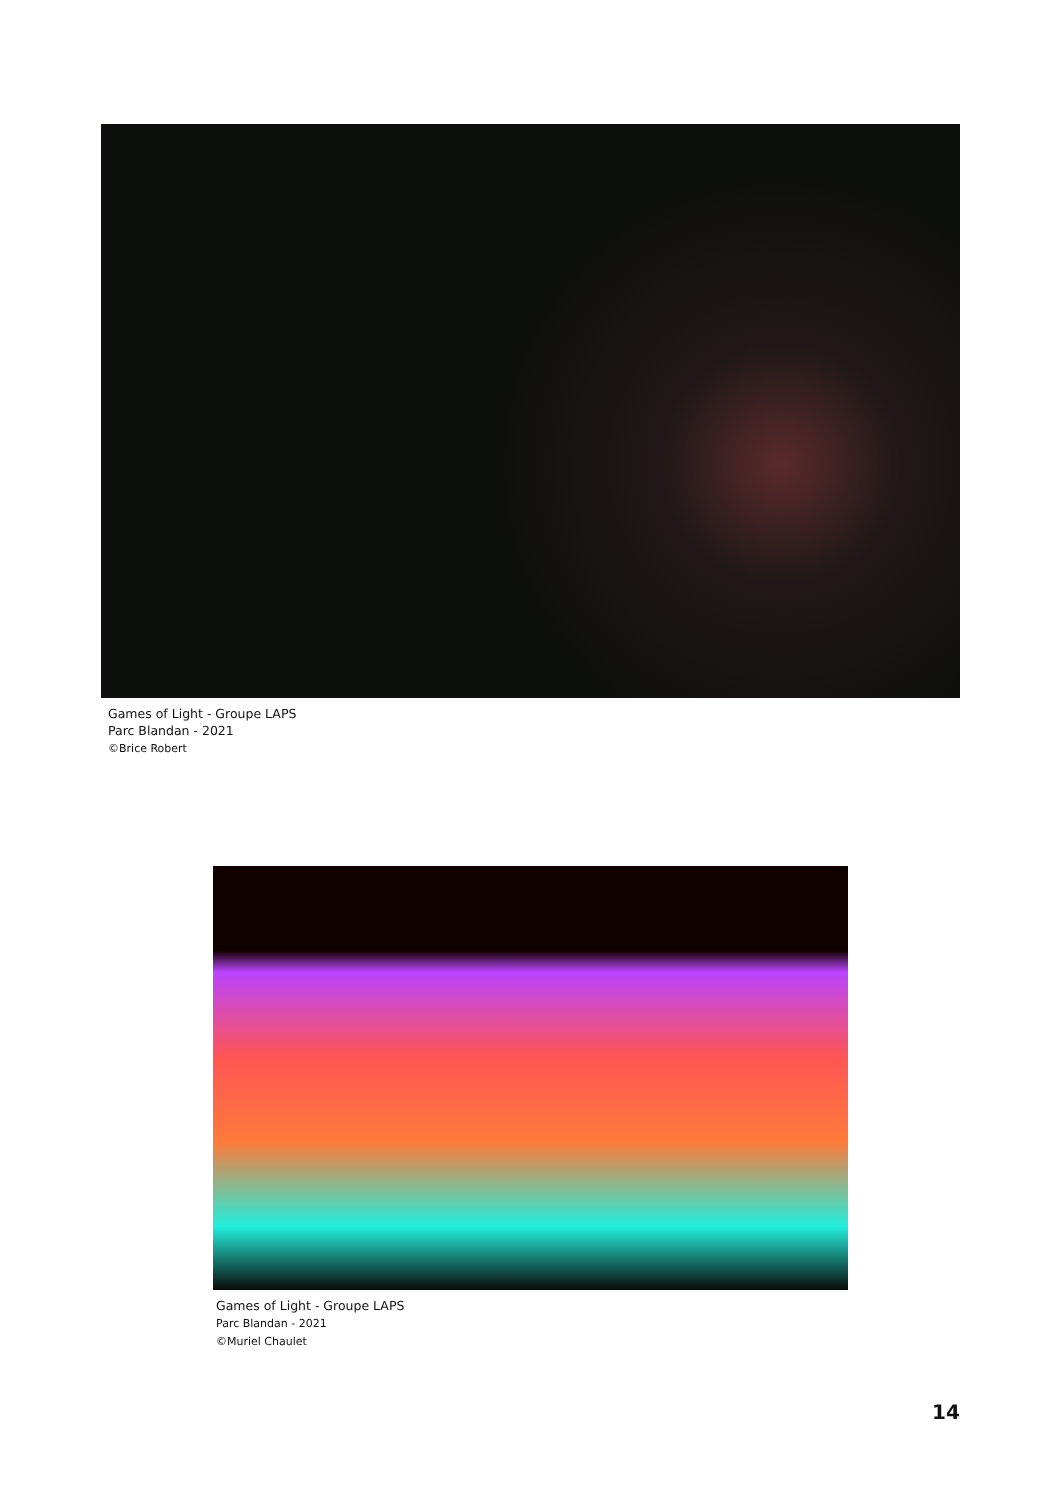Games of Light - Groupe LAPS
Parc Blandan - 2021
©Brice Robert
Games of Light - Groupe LAPS
Parc Blandan - 2021
©Muriel Chaulet
14